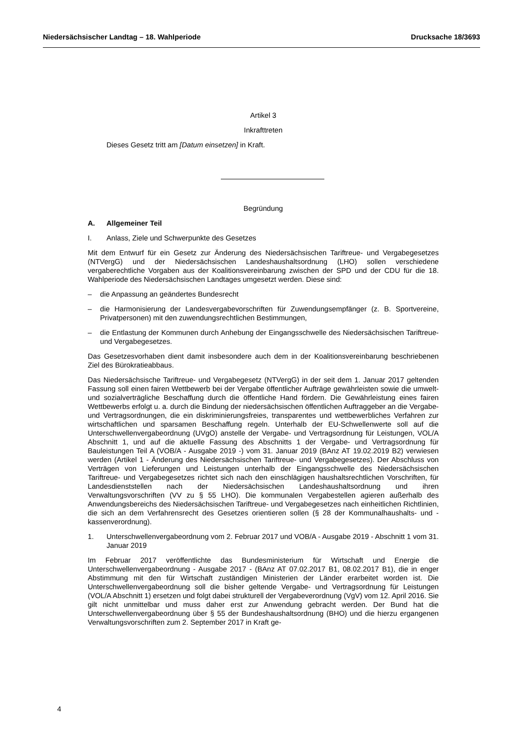Niedersächsischer Landtag – 18. Wahlperiode Drucksache 18/3693
Artikel 3
Inkrafttreten
Dieses Gesetz tritt am [Datum einsetzen] in Kraft.
Begründung
A. Allgemeiner Teil
I. Anlass, Ziele und Schwerpunkte des Gesetzes
Mit dem Entwurf für ein Gesetz zur Änderung des Niedersächsischen Tariftreue- und Vergabegesetzes (NTVergG) und der Niedersächsischen Landeshaushaltsordnung (LHO) sollen verschiedene vergaberechtliche Vorgaben aus der Koalitionsvereinbarung zwischen der SPD und der CDU für die 18. Wahlperiode des Niedersächsischen Landtages umgesetzt werden. Diese sind:
– die Anpassung an geändertes Bundesrecht
– die Harmonisierung der Landesvergabevorschriften für Zuwendungsempfänger (z. B. Sportvereine, Privatpersonen) mit den zuwendungsrechtlichen Bestimmungen,
– die Entlastung der Kommunen durch Anhebung der Eingangsschwelle des Niedersächsischen Tariftreue- und Vergabegesetzes.
Das Gesetzesvorhaben dient damit insbesondere auch dem in der Koalitionsvereinbarung beschriebenen Ziel des Bürokratieabbaus.
Das Niedersächsische Tariftreue- und Vergabegesetz (NTVergG) in der seit dem 1. Januar 2017 geltenden Fassung soll einen fairen Wettbewerb bei der Vergabe öffentlicher Aufträge gewährleisten sowie die umwelt- und sozialverträgliche Beschaffung durch die öffentliche Hand fördern. Die Gewährleistung eines fairen Wettbewerbs erfolgt u. a. durch die Bindung der niedersächsischen öffentlichen Auftraggeber an die Vergabe- und Vertragsordnungen, die ein diskriminierungsfreies, transparentes und wettbewerbliches Verfahren zur wirtschaftlichen und sparsamen Beschaffung regeln. Unterhalb der EU-Schwellenwerte soll auf die Unterschwellenvergabeordnung (UVgO) anstelle der Vergabe- und Vertragsordnung für Leistungen, VOL/A Abschnitt 1, und auf die aktuelle Fassung des Abschnitts 1 der Vergabe- und Vertragsordnung für Bauleistungen Teil A (VOB/A - Ausgabe 2019 -) vom 31. Januar 2019 (BAnz AT 19.02.2019 B2) verwiesen werden (Artikel 1 - Änderung des Niedersächsischen Tariftreue- und Vergabegesetzes). Der Abschluss von Verträgen von Lieferungen und Leistungen unterhalb der Eingangsschwelle des Niedersächsischen Tariftreue- und Vergabegesetzes richtet sich nach den einschlägigen haushaltsrechtlichen Vorschriften, für Landesdienststellen nach der Niedersächsischen Landeshaushaltsordnung und ihren Verwaltungsvorschriften (VV zu § 55 LHO). Die kommunalen Vergabestellen agieren außerhalb des Anwendungsbereichs des Niedersächsischen Tariftreue- und Vergabegesetzes nach einheitlichen Richtlinien, die sich an dem Verfahrensrecht des Gesetzes orientieren sollen (§ 28 der Kommunalhaushalts- und -kassenverordnung).
1. Unterschwellenvergabeordnung vom 2. Februar 2017 und VOB/A - Ausgabe 2019 - Abschnitt 1 vom 31. Januar 2019
Im Februar 2017 veröffentlichte das Bundesministerium für Wirtschaft und Energie die Unterschwellenvergabeordnung - Ausgabe 2017 - (BAnz AT 07.02.2017 B1, 08.02.2017 B1), die in enger Abstimmung mit den für Wirtschaft zuständigen Ministerien der Länder erarbeitet worden ist. Die Unterschwellenvergabeordnung soll die bisher geltende Vergabe- und Vertragsordnung für Leistungen (VOL/A Abschnitt 1) ersetzen und folgt dabei strukturell der Vergabeverordnung (VgV) vom 12. April 2016. Sie gilt nicht unmittelbar und muss daher erst zur Anwendung gebracht werden. Der Bund hat die Unterschwellenvergabeordnung über § 55 der Bundeshaushaltsordnung (BHO) und die hierzu ergangenen Verwaltungsvorschriften zum 2. September 2017 in Kraft ge-
4